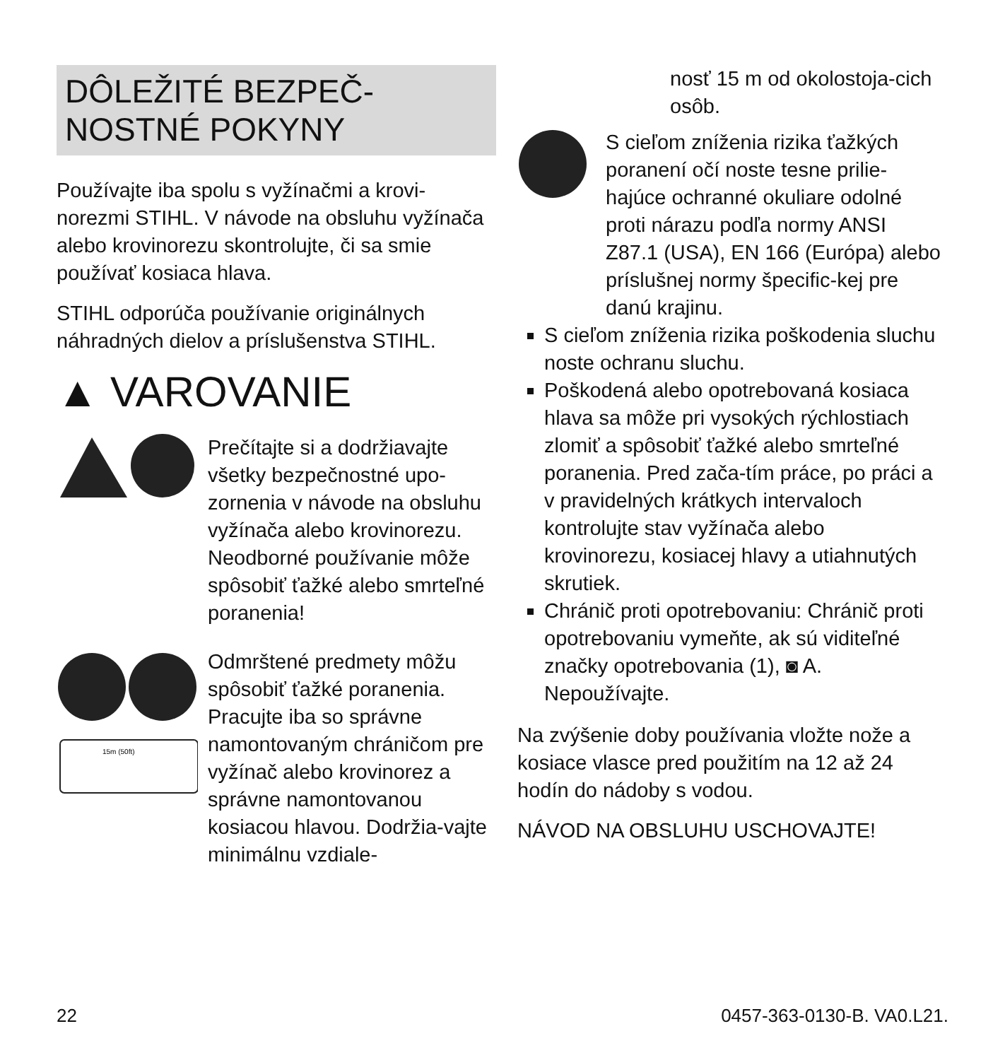DÔLEŽITÉ BEZPEČ-
NOSTNÉ POKYNY
Používajte iba spolu s vyžínačmi a krovi-norezmi STIHL. V návode na obsluhu vyžínača alebo krovinorezu skontrolujte, či sa smie používať kosiaca hlava.
STIHL odporúča používanie originálnych náhradných dielov a príslušenstva STIHL.
▲ VAROVANIE
Prečítajte si a dodržiavajte všetky bezpečnostné upo-zornenia v návode na obsluhu vyžínača alebo krovinorezu. Neodborné používanie môže spôsobiť ťažké alebo smrteľné poranenia!
15m (50ft)
Odmrštené predmety môžu spôsobiť ťažké poranenia. Pracujte iba so správne namontovaným chráničom pre vyžínač alebo krovinorez a správne namontovanou kosiacou hlavou. Dodržia-vajte minimálnu vzdiale-
nosť 15 m od okolostoja-cich osôb.
S cieľom zníženia rizika ťažkých poranení očí noste tesne prilie-hajúce ochranné okuliare odolné proti nárazu podľa normy ANSI Z87.1 (USA), EN 166 (Európa) alebo príslušnej normy špecific-kej pre danú krajinu.
S cieľom zníženia rizika poškodenia sluchu noste ochranu sluchu.
Poškodená alebo opotrebovaná kosiaca hlava sa môže pri vysokých rýchlostiach zlomiť a spôsobiť ťažké alebo smrteľné poranenia. Pred zača-tím práce, po práci a v pravidelných krátkych intervaloch kontrolujte stav vyžínača alebo krovinorezu, kosiacej hlavy a utiahnutých skrutiek.
Chránič proti opotrebovaniu: Chránič proti opotrebovaniu vymeňte, ak sú viditeľné značky opotrebovania (1), ◙ A. Nepoužívajte.
Na zvýšenie doby používania vložte nože a kosiace vlasce pred použitím na 12 až 24 hodín do nádoby s vodou.
NÁVOD NA OBSLUHU USCHOVAJTE!
22 0457-363-0130-B. VA0.L21.